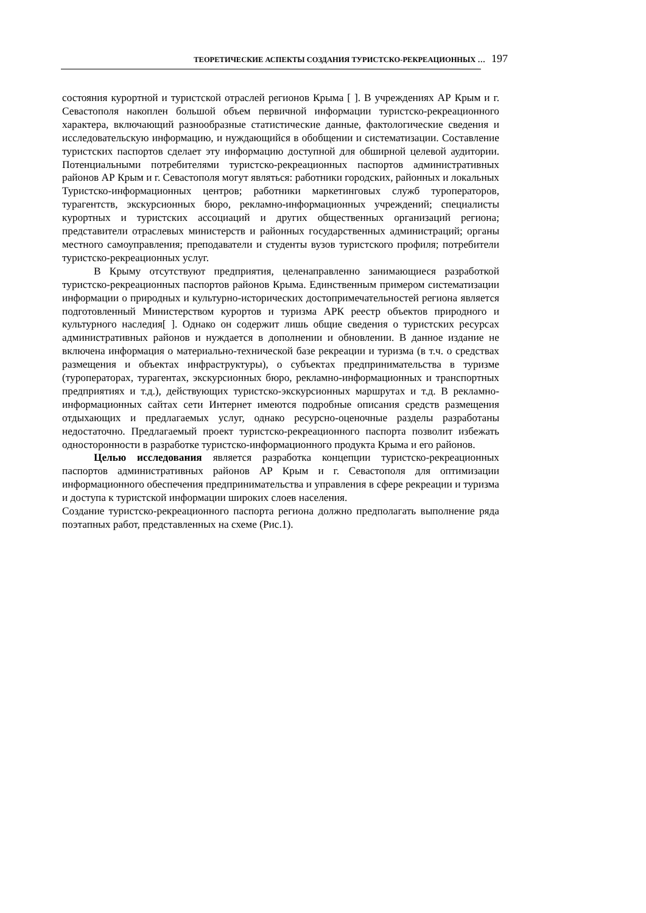ТЕОРЕТИЧЕСКИЕ АСПЕКТЫ СОЗДАНИЯ ТУРИСТСКО-РЕКРЕАЦИОННЫХ … 197
состояния курортной и туристской отраслей регионов Крыма [ ]. В учреждениях АР Крым и г. Севастополя накоплен большой объем первичной информации туристско-рекреационного характера, включающий разнообразные статистические данные, фактологические сведения и исследовательскую информацию, и нуждающийся в обобщении и систематизации. Составление туристских паспортов сделает эту информацию доступной для обширной целевой аудитории. Потенциальными потребителями туристско-рекреационных паспортов административных районов АР Крым и г. Севастополя могут являться: работники городских, районных и локальных Туристско-информационных центров; работники маркетинговых служб туроператоров, турагентств, экскурсионных бюро, рекламно-информационных учреждений; специалисты курортных и туристских ассоциаций и других общественных организаций региона; представители отраслевых министерств и районных государственных администраций; органы местного самоуправления; преподаватели и студенты вузов туристского профиля; потребители туристско-рекреационных услуг.
В Крыму отсутствуют предприятия, целенаправленно занимающиеся разработкой туристско-рекреационных паспортов районов Крыма. Единственным примером систематизации информации о природных и культурно-исторических достопримечательностей региона является подготовленный Министерством курортов и туризма АРК реестр объектов природного и культурного наследия[ ]. Однако он содержит лишь общие сведения о туристских ресурсах административных районов и нуждается в дополнении и обновлении. В данное издание не включена информация о материально-технической базе рекреации и туризма (в т.ч. о средствах размещения и объектах инфраструктуры), о субъектах предпринимательства в туризме (туроператорах, турагентах, экскурсионных бюро, рекламно-информационных и транспортных предприятиях и т.д.), действующих туристско-экскурсионных маршрутах и т.д. В рекламно-информационных сайтах сети Интернет имеются подробные описания средств размещения отдыхающих и предлагаемых услуг, однако ресурсно-оценочные разделы разработаны недостаточно. Предлагаемый проект туристско-рекреационного паспорта позволит избежать односторонности в разработке туристско-информационного продукта Крыма и его районов.
Целью исследования является разработка концепции туристско-рекреационных паспортов административных районов АР Крым и г. Севастополя для оптимизации информационного обеспечения предпринимательства и управления в сфере рекреации и туризма и доступа к туристской информации широких слоев населения.
Создание туристско-рекреационного паспорта региона должно предполагать выполнение ряда поэтапных работ, представленных на схеме (Рис.1).